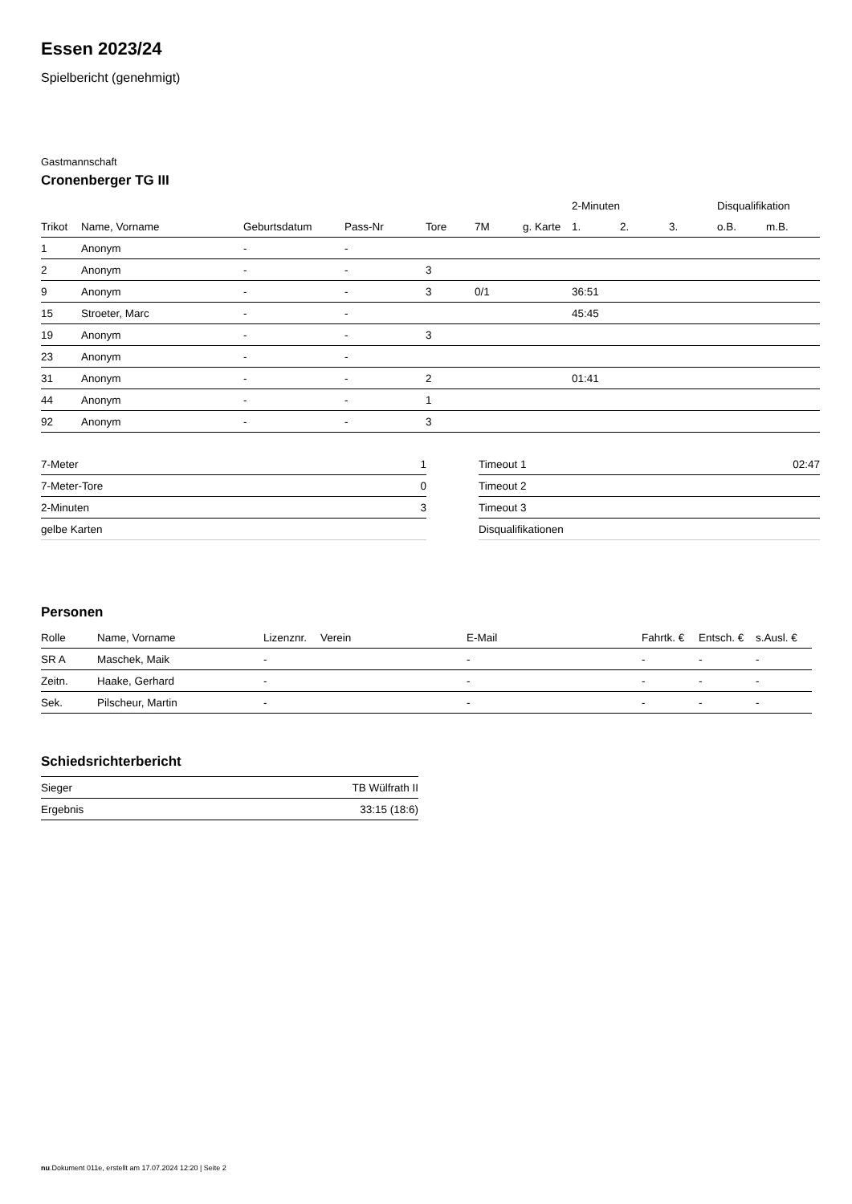Essen 2023/24
Spielbericht (genehmigt)
Gastmannschaft
Cronenberger TG III
| | | | | | | | 2-Minuten | | | Disqualifikation | |
| --- | --- | --- | --- | --- | --- | --- | --- | --- | --- | --- | --- |
| Trikot | Name, Vorname | Geburtsdatum | Pass-Nr | Tore | 7M | g. Karte | 1. | 2. | 3. | o.B. | m.B. |
| 1 | Anonym | - | - | | | | | | | | |
| 2 | Anonym | - | - | 3 | | | | | | | |
| 9 | Anonym | - | - | 3 | 0/1 | | 36:51 | | | | |
| 15 | Stroeter, Marc | - | - | | | | 45:45 | | | | |
| 19 | Anonym | - | - | 3 | | | | | | | |
| 23 | Anonym | - | - | | | | | | | | |
| 31 | Anonym | - | - | 2 | | | 01:41 | | | | |
| 44 | Anonym | - | - | 1 | | | | | | | |
| 92 | Anonym | - | - | 3 | | | | | | | |
| 7-Meter | 1 |
| 7-Meter-Tore | 0 |
| 2-Minuten | 3 |
| gelbe Karten | |
| Timeout 1 | 02:47 |
| Timeout 2 | |
| Timeout 3 | |
| Disqualifikationen | |
Personen
| Rolle | Name, Vorname | Lizenznr. | Verein | E-Mail | Fahrtk. € | Entsch. € | s.Ausl. € |
| --- | --- | --- | --- | --- | --- | --- | --- |
| SR A | Maschek, Maik | - | | - | - | - | - |
| Zeitn. | Haake, Gerhard | - | | - | - | - | - |
| Sek. | Pilscheur, Martin | - | | - | - | - | - |
Schiedsrichterbericht
| Sieger | TB Wülfrath II |
| Ergebnis | 33:15 (18:6) |
nu.Dokument 011e, erstellt am 17.07.2024 12:20 | Seite 2